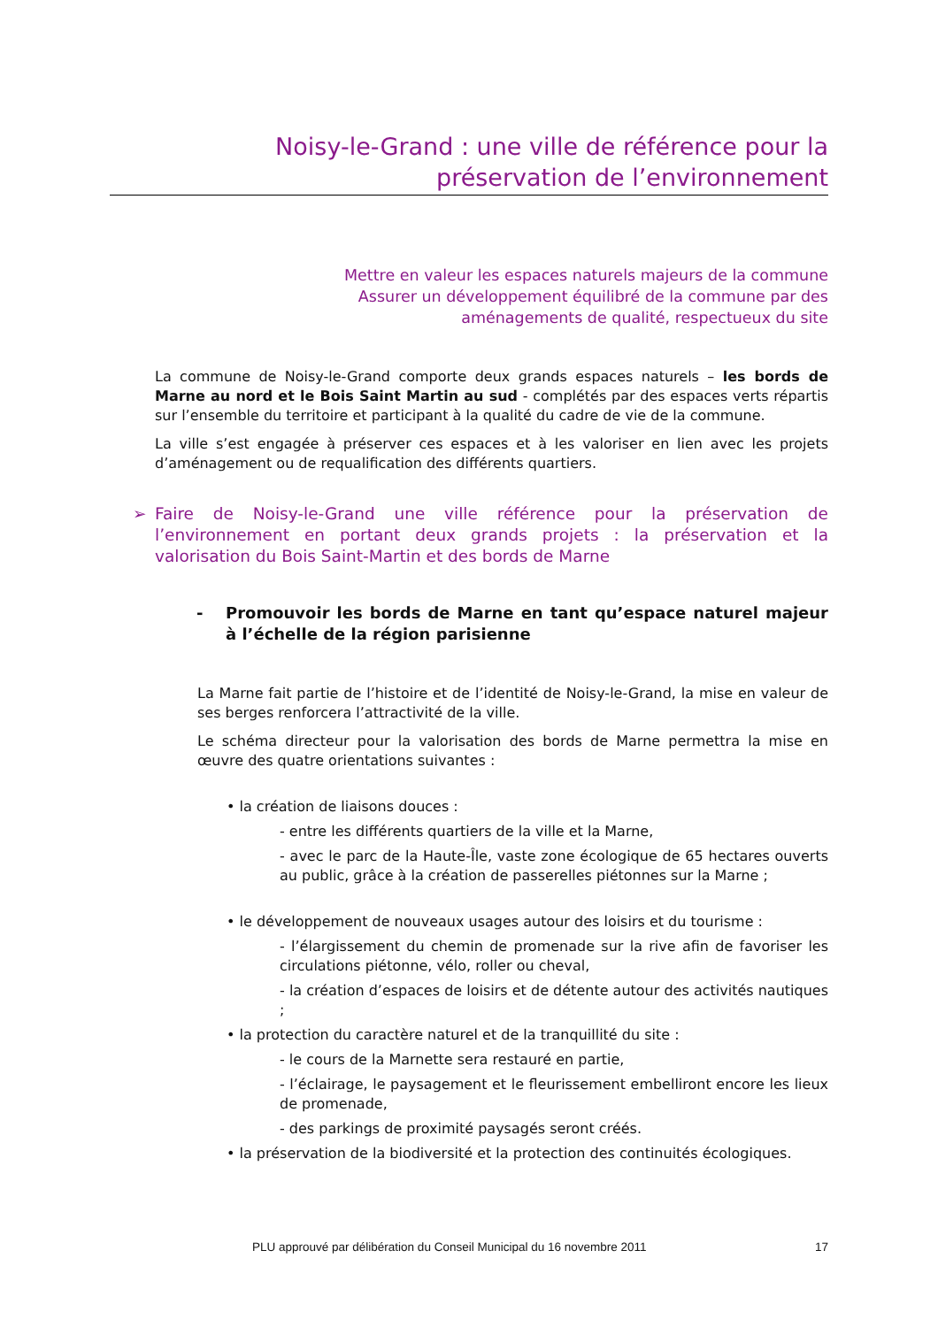Noisy-le-Grand : une ville de référence pour la
préservation de l’environnement
Mettre en valeur les espaces naturels majeurs de la commune
Assurer un développement équilibré de la commune par des
aménagements de qualité, respectueux du site
La commune de Noisy-le-Grand comporte deux grands espaces naturels – les bords de Marne au nord et le Bois Saint Martin au sud - complétés par des espaces verts répartis sur l’ensemble du territoire et participant à la qualité du cadre de vie de la commune.
La ville s’est engagée à préserver ces espaces et à les valoriser en lien avec les projets d’aménagement ou de requalification des différents quartiers.
➢ Faire de Noisy-le-Grand une ville référence pour la préservation de l’environnement en portant deux grands projets : la préservation et la valorisation du Bois Saint-Martin et des bords de Marne
- Promouvoir les bords de Marne en tant qu’espace naturel majeur à l’échelle de la région parisienne
La Marne fait partie de l’histoire et de l’identité de Noisy-le-Grand, la mise en valeur de ses berges renforcera l’attractivité de la ville.
Le schéma directeur pour la valorisation des bords de Marne permettra la mise en œuvre des quatre orientations suivantes :
• la création de liaisons douces :
- entre les différents quartiers de la ville et la Marne,
- avec le parc de la Haute-Île, vaste zone écologique de 65 hectares ouverts au public, grâce à la création de passerelles piétonnes sur la Marne ;
• le développement de nouveaux usages autour des loisirs et du tourisme :
- l’élargissement du chemin de promenade sur la rive afin de favoriser les circulations piétonne, vélo, roller ou cheval,
- la création d’espaces de loisirs et de détente autour des activités nautiques ;
• la protection du caractère naturel et de la tranquillité du site :
- le cours de la Marnette sera restauré en partie,
- l’éclairage, le paysagement et le fleurissement embelliront encore les lieux de promenade,
- des parkings de proximité paysagés seront créés.
• la préservation de la biodiversité et la protection des continuités écologiques.
PLU approuvé par délibération du Conseil Municipal du 16 novembre 2011 17